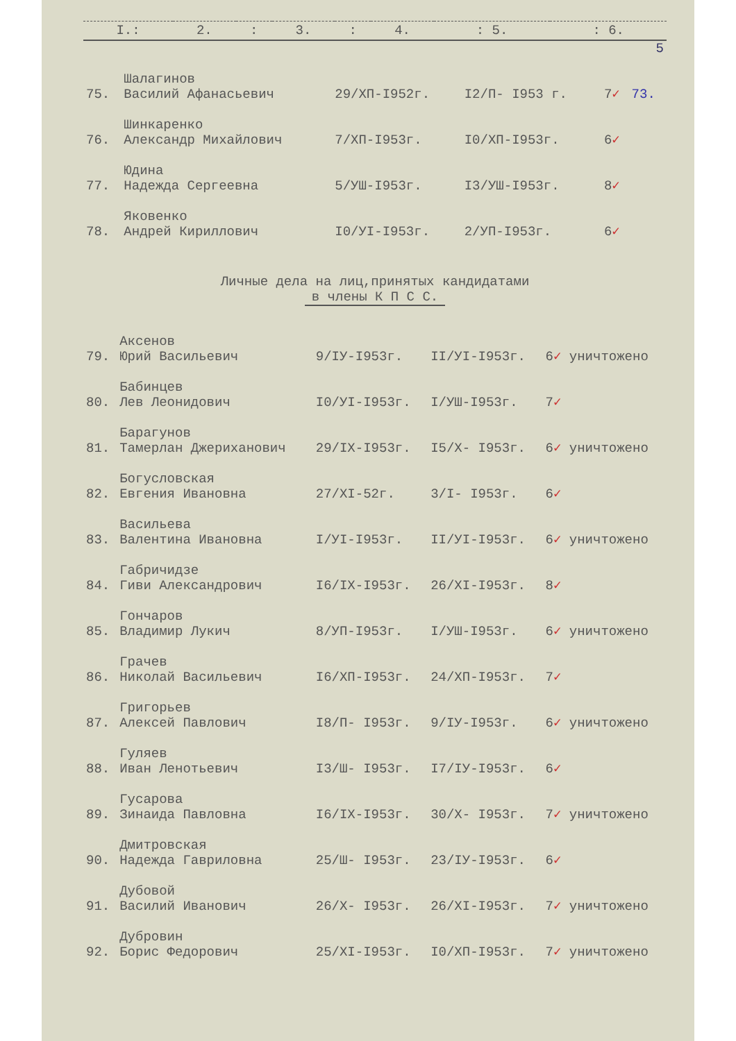| I.: | 2. | : | 3. | : | 4. | : 5. | : 6. |
| --- | --- | --- | --- | --- | --- | --- | --- |
| 5 | | | | | | | |
| 75. | Шалагинов Василий Афанасьевич | 29/ХП-I952г. | I2/П- I953 г. | 7 ✓ | 73. |
| 76. | Шинкаренко Александр Михайлович | 7/ХП-I953г. | I0/ХП-I953г. | 6 ✓ | |
| 77. | Юдина Надежда Сергеевна | 5/УШ-I953г. | I3/УШ-I953г. | 8 ✓ | |
| 78. | Яковенко Андрей Кириллович | I0/УI-I953г. | 2/УП-I953г. | 6 ✓ | |
Личные дела на лиц,принятых кандидатами
в члены К П С С.
| 79. | Аксенов Юрий Васильевич | 9/IУ-I953г. | II/УI-I953г. | 6 ✓ уничтожено |
| 80. | Бабинцев Лев Леонидович | I0/УI-I953г. | I/УШ-I953г. | 7 ✓ |
| 81. | Барагунов Тамерлан Джериханович | 29/IХ-I953г. | I5/Х- I953г. | 6 ✓ уничтожено |
| 82. | Богусловская Евгения Ивановна | 27/ХI-52г. | 3/I- I953г. | 6 ✓ |
| 83. | Васильева Валентина Ивановна | I/УI-I953г. | II/УI-I953г. | 6 ✓ уничтожено |
| 84. | Габричидзе Гиви Александрович | I6/IХ-I953г. | 26/ХI-I953г. | 8 ✓ |
| 85. | Гончаров Владимир Лукич | 8/УП-I953г. | I/УШ-I953г. | 6 ✓ уничтожено |
| 86. | Грачев Николай Васильевич | I6/ХП-I953г. | 24/ХП-I953г. | 7 ✓ |
| 87. | Григорьев Алексей Павлович | I8/П- I953г. | 9/IУ-I953г. | 6 ✓ уничтожено |
| 88. | Гуляев Иван Ленотьевич | I3/Ш- I953г. | I7/IУ-I953г. | 6 ✓ |
| 89. | Гусарова Зинаида Павловна | I6/IХ-I953г. | 30/Х- I953г. | 7 ✓ уничтожено |
| 90. | Дмитровская Надежда Гавриловна | 25/Ш- I953г. | 23/IУ-I953г. | 6 ✓ |
| 91. | Дубовой Василий Иванович | 26/Х- I953г. | 26/ХI-I953г. | 7 ✓ уничтожено |
| 92. | Дубровин Борис Федорович | 25/ХI-I953г. | I0/ХП-I953г. | 7 ✓ уничтожено |